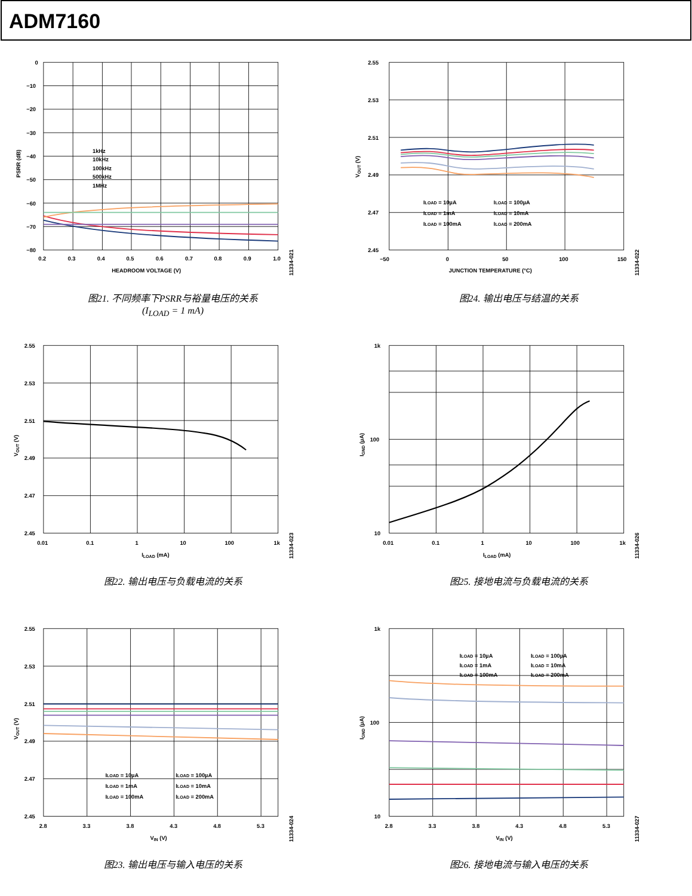ADM7160
0
−10
−20
−30
−40
−50
−60
−70
−80
0.2
0.3
0.4
0.5
0.6
0.7
0.8
0.9
1.0
HEADROOM VOLTAGE (V)
PSRR (dB)
1kHz
10kHz
100kHz
500kHz
1MHz
11334-021
图21. 不同频率下PSRR与裕量电压的关系
(I<sub>LOAD</sub> = 1 mA)
2.55
2.53
2.51
2.49
2.47
2.45
0.01
0.1
1
10
100
1k
ILOAD (mA)
VOUT (V)
11334-023
图22. 输出电压与负载电流的关系
2.55
2.53
2.51
2.49
2.47
2.45
2.8
3.3
3.8
4.3
4.8
5.3
VIN (V)
VOUT (V)
ILOAD = 10µA
ILOAD = 100µA
ILOAD = 1mA
ILOAD = 10mA
ILOAD = 100mA
ILOAD = 200mA
11334-024
图23. 输出电压与输入电压的关系
2.55
2.53
2.51
2.49
2.47
2.45
−50
0
50
100
150
JUNCTION TEMPERATURE (°C)
VOUT (V)
ILOAD = 10µA
ILOAD = 100µA
ILOAD = 1mA
ILOAD = 10mA
ILOAD = 100mA
ILOAD = 200mA
11334-022
图24. 输出电压与结温的关系
1k
100
10
0.01
0.1
1
10
100
1k
ILOAD (mA)
IGND (µA)
11334-026
图25. 接地电流与负载电流的关系
1k
100
10
2.8
3.3
3.8
4.3
4.8
5.3
VIN (V)
IGND (µA)
ILOAD = 10µA
ILOAD = 100µA
ILOAD = 1mA
ILOAD = 10mA
ILOAD = 100mA
ILOAD = 200mA
11334-027
图26. 接地电流与输入电压的关系